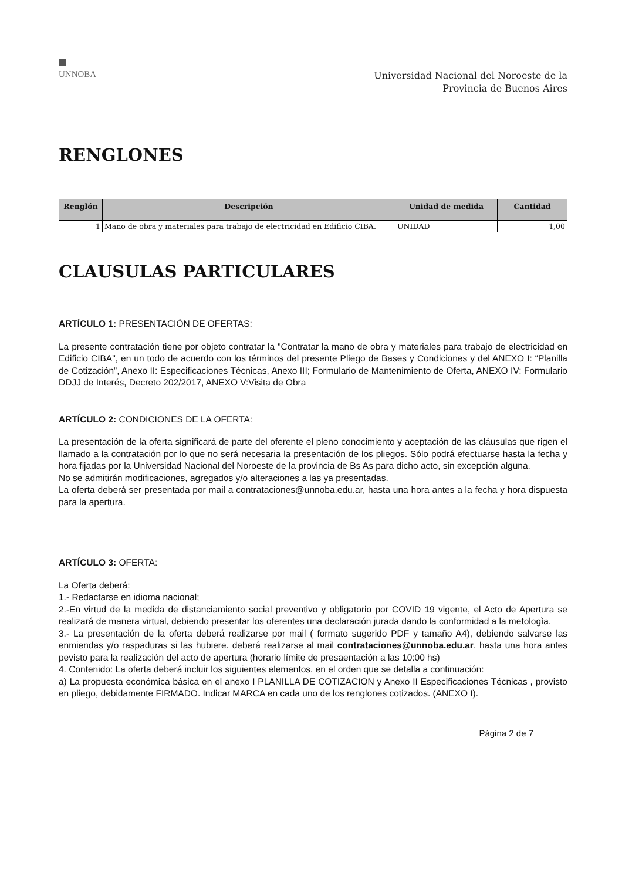UNNOBA
Universidad Nacional del Noroeste de la
Provincia de Buenos Aires
RENGLONES
| Renglón | Descripción | Unidad de medida | Cantidad |
| --- | --- | --- | --- |
| 1 | Mano de obra y materiales para trabajo de electricidad en Edificio CIBA. | UNIDAD | 1,00 |
CLAUSULAS PARTICULARES
ARTÍCULO 1: PRESENTACIÓN DE OFERTAS:
La presente contratación tiene por objeto contratar la "Contratar la mano de obra y materiales para trabajo de electricidad en Edificio CIBA", en un todo de acuerdo con los términos del presente Pliego de Bases y Condiciones y del ANEXO I: “Planilla de Cotización”, Anexo II: Especificaciones Técnicas, Anexo III; Formulario de Mantenimiento de Oferta, ANEXO IV: Formulario DDJJ de Interés, Decreto 202/2017, ANEXO V:Visita de Obra
ARTÍCULO 2: CONDICIONES DE LA OFERTA:
La presentación de la oferta significará de parte del oferente el pleno conocimiento y aceptación de las cláusulas que rigen el llamado a la contratación por lo que no será necesaria la presentación de los pliegos. Sólo podrá efectuarse hasta la fecha y hora fijadas por la Universidad Nacional del Noroeste de la provincia de Bs As para dicho acto, sin excepción alguna.
No se admitirán modificaciones, agregados y/o alteraciones a las ya presentadas.
La oferta deberá ser presentada por mail a contrataciones@unnoba.edu.ar, hasta una hora antes a la fecha y hora dispuesta para la apertura.
ARTÍCULO 3: OFERTA:
La Oferta deberá:
1.- Redactarse en idioma nacional;
2.-En virtud de la medida de distanciamiento social preventivo y obligatorio por COVID 19 vigente, el Acto de Apertura se realizará de manera virtual, debiendo presentar los oferentes una declaración jurada dando la conformidad a la metologìa.
3.- La presentación de la oferta deberá realizarse por mail ( formato sugerido PDF y tamaño A4), debiendo salvarse las enmiendas y/o raspaduras si las hubiere. deberá realizarse al mail contrataciones@unnoba.edu.ar, hasta una hora antes pevisto para la realización del acto de apertura (horario límite de presaentación a las 10:00 hs)
4. Contenido: La oferta deberá incluir los siguientes elementos, en el orden que se detalla a continuación:
a) La propuesta económica básica en el anexo I PLANILLA DE COTIZACION y Anexo II Especificaciones Técnicas , provisto en pliego, debidamente FIRMADO. Indicar MARCA en cada uno de los renglones cotizados. (ANEXO I).
Página 2 de 7